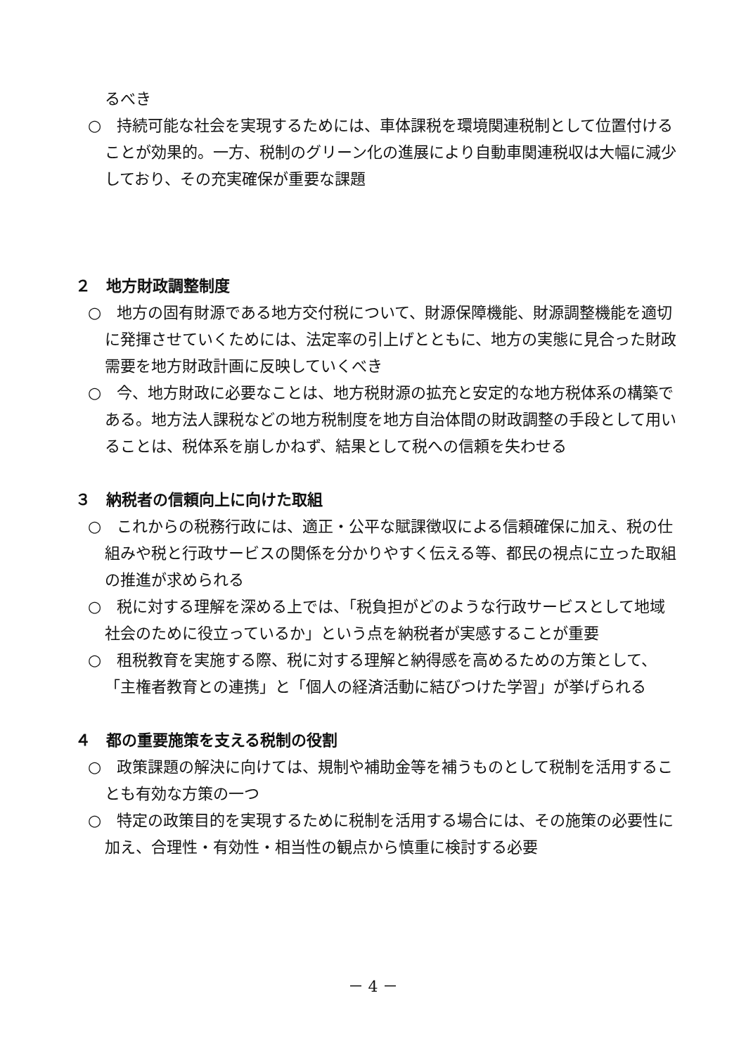るべき
○　持続可能な社会を実現するためには、車体課税を環境関連税制として位置付けることが効果的。一方、税制のグリーン化の進展により自動車関連税収は大幅に減少しており、その充実確保が重要な課題
２　地方財政調整制度
○　地方の固有財源である地方交付税について、財源保障機能、財源調整機能を適切に発揮させていくためには、法定率の引上げとともに、地方の実態に見合った財政需要を地方財政計画に反映していくべき
○　今、地方財政に必要なことは、地方税財源の拡充と安定的な地方税体系の構築である。地方法人課税などの地方税制度を地方自治体間の財政調整の手段として用いることは、税体系を崩しかねず、結果として税への信頼を失わせる
３　納税者の信頼向上に向けた取組
○　これからの税務行政には、適正・公平な賦課徴収による信頼確保に加え、税の仕組みや税と行政サービスの関係を分かりやすく伝える等、都民の視点に立った取組の推進が求められる
○　税に対する理解を深める上では、「税負担がどのような行政サービスとして地域社会のために役立っているか」という点を納税者が実感することが重要
○　租税教育を実施する際、税に対する理解と納得感を高めるための方策として、「主権者教育との連携」と「個人の経済活動に結びつけた学習」が挙げられる
４　都の重要施策を支える税制の役割
○　政策課題の解決に向けては、規制や補助金等を補うものとして税制を活用することも有効な方策の一つ
○　特定の政策目的を実現するために税制を活用する場合には、その施策の必要性に加え、合理性・有効性・相当性の観点から慎重に検討する必要
－ 4 －